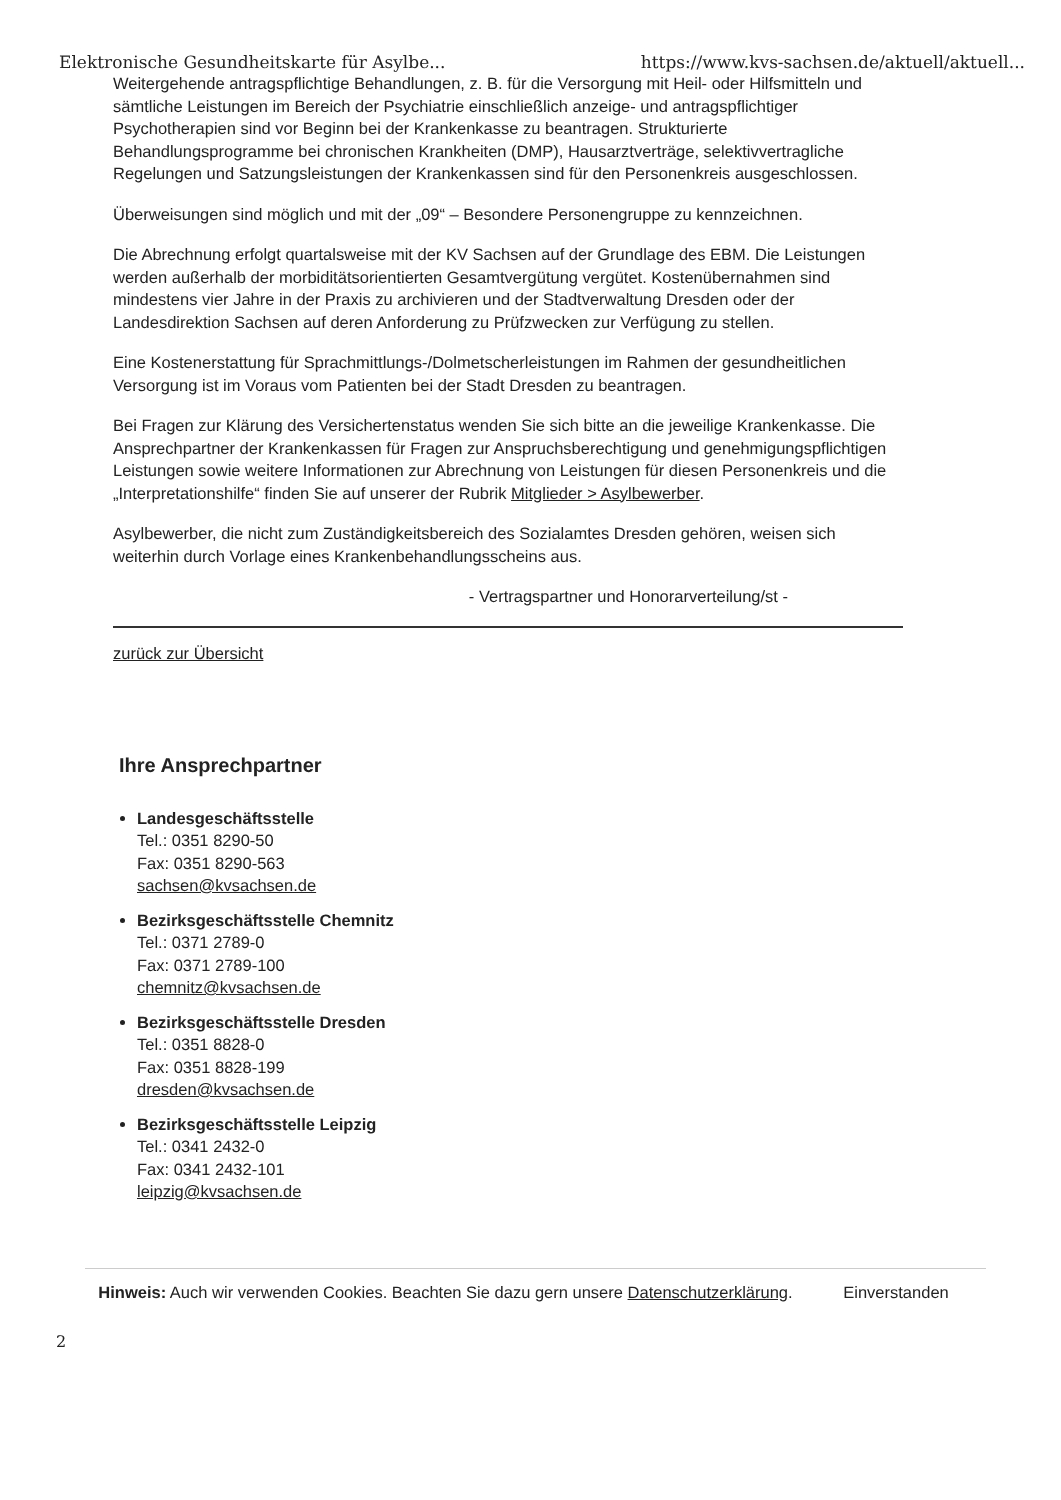Elektronische Gesundheitskarte für Asylbe... https://www.kvs-sachsen.de/aktuell/aktuell...
Weitergehende antragspflichtige Behandlungen, z. B. für die Versorgung mit Heil- oder Hilfsmitteln und sämtliche Leistungen im Bereich der Psychiatrie einschließlich anzeige- und antragspflichtiger Psychotherapien sind vor Beginn bei der Krankenkasse zu beantragen. Strukturierte Behandlungsprogramme bei chronischen Krankheiten (DMP), Hausarztverträge, selektivvertragliche Regelungen und Satzungsleistungen der Krankenkassen sind für den Personenkreis ausgeschlossen.
Überweisungen sind möglich und mit der „09“ – Besondere Personengruppe zu kennzeichnen.
Die Abrechnung erfolgt quartalsweise mit der KV Sachsen auf der Grundlage des EBM. Die Leistungen werden außerhalb der morbiditätsorientierten Gesamtvergütung vergütet. Kostenübernahmen sind mindestens vier Jahre in der Praxis zu archivieren und der Stadtverwaltung Dresden oder der Landesdirektion Sachsen auf deren Anforderung zu Prüfzwecken zur Verfügung zu stellen.
Eine Kostenerstattung für Sprachmittlungs-/Dolmetscherleistungen im Rahmen der gesundheitlichen Versorgung ist im Voraus vom Patienten bei der Stadt Dresden zu beantragen.
Bei Fragen zur Klärung des Versichertenstatus wenden Sie sich bitte an die jeweilige Krankenkasse. Die Ansprechpartner der Krankenkassen für Fragen zur Anspruchsberechtigung und genehmigungspflichtigen Leistungen sowie weitere Informationen zur Abrechnung von Leistungen für diesen Personenkreis und die „Interpretationshilfe“ finden Sie auf unserer der Rubrik Mitglieder > Asylbewerber.
Asylbewerber, die nicht zum Zuständigkeitsbereich des Sozialamtes Dresden gehören, weisen sich weiterhin durch Vorlage eines Krankenbehandlungsscheins aus.
- Vertragspartner und Honorarverteilung/st -
zurück zur Übersicht
Ihre Ansprechpartner
Landesgeschäftsstelle
Tel.: 0351 8290-50
Fax: 0351 8290-563
sachsen@kvsachsen.de
Bezirksgeschäftsstelle Chemnitz
Tel.: 0371 2789-0
Fax: 0371 2789-100
chemnitz@kvsachsen.de
Bezirksgeschäftsstelle Dresden
Tel.: 0351 8828-0
Fax: 0351 8828-199
dresden@kvsachsen.de
Bezirksgeschäftsstelle Leipzig
Tel.: 0341 2432-0
Fax: 0341 2432-101
leipzig@kvsachsen.de
Hinweis: Auch wir verwenden Cookies. Beachten Sie dazu gern unsere Datenschutzerklärung.
Einverstanden
2